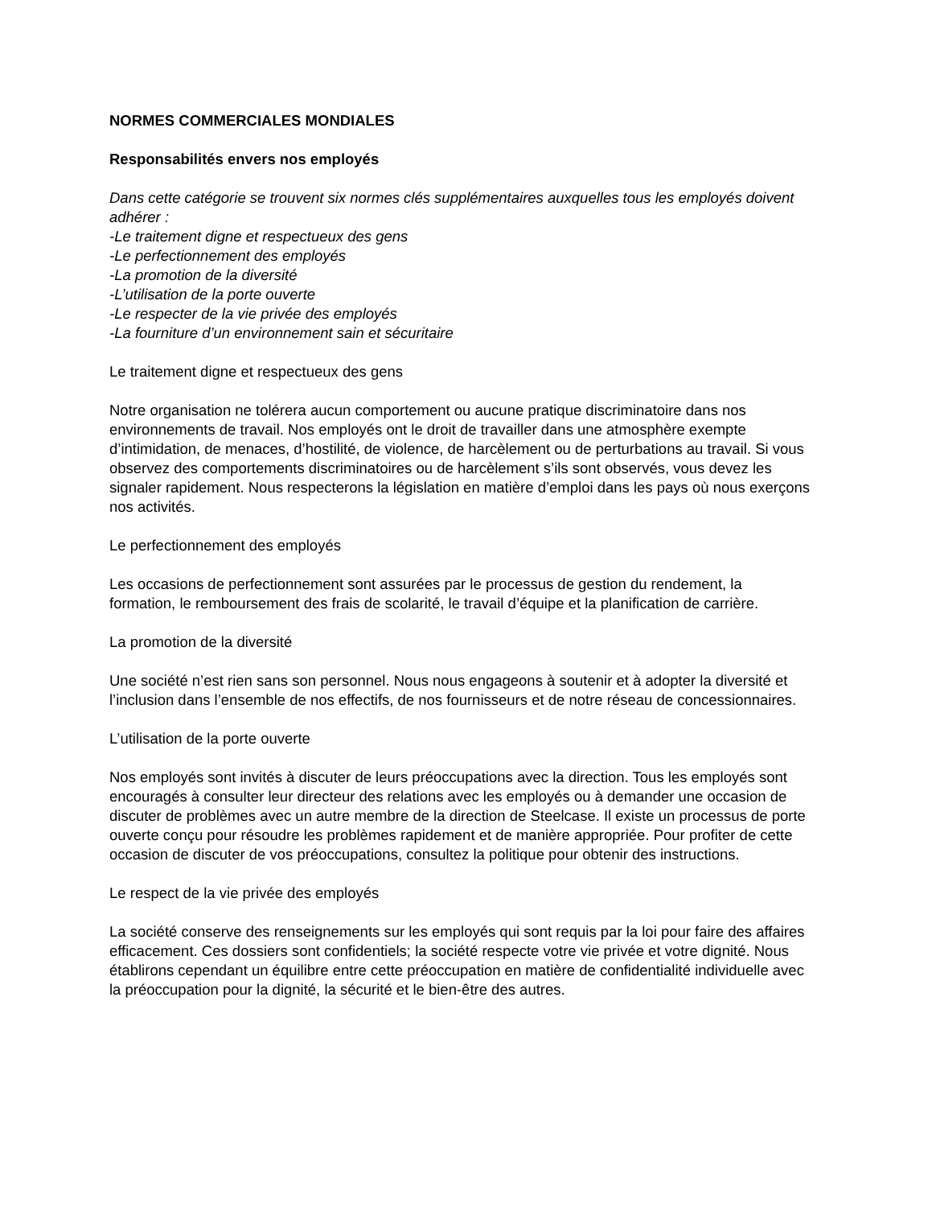NORMES COMMERCIALES MONDIALES
Responsabilités envers nos employés
Dans cette catégorie se trouvent six normes clés supplémentaires auxquelles tous les employés doivent adhérer :
-Le traitement digne et respectueux des gens
-Le perfectionnement des employés
-La promotion de la diversité
-L’utilisation de la porte ouverte
-Le respecter de la vie privée des employés
-La fourniture d’un environnement sain et sécuritaire
Le traitement digne et respectueux des gens
Notre organisation ne tolérera aucun comportement ou aucune pratique discriminatoire dans nos environnements de travail. Nos employés ont le droit de travailler dans une atmosphère exempte d’intimidation, de menaces, d’hostilité, de violence, de harcèlement ou de perturbations au travail. Si vous observez des comportements discriminatoires ou de harcèlement s’ils sont observés, vous devez les signaler rapidement. Nous respecterons la législation en matière d’emploi dans les pays où nous exerçons nos activités.
Le perfectionnement des employés
Les occasions de perfectionnement sont assurées par le processus de gestion du rendement, la formation, le remboursement des frais de scolarité, le travail d’équipe et la planification de carrière.
La promotion de la diversité
Une société n’est rien sans son personnel. Nous nous engageons à soutenir et à adopter la diversité et l’inclusion dans l’ensemble de nos effectifs, de nos fournisseurs et de notre réseau de concessionnaires.
L’utilisation de la porte ouverte
Nos employés sont invités à discuter de leurs préoccupations avec la direction. Tous les employés sont encouragés à consulter leur directeur des relations avec les employés ou à demander une occasion de discuter de problèmes avec un autre membre de la direction de Steelcase. Il existe un processus de porte ouverte conçu pour résoudre les problèmes rapidement et de manière appropriée. Pour profiter de cette occasion de discuter de vos préoccupations, consultez la politique pour obtenir des instructions.
Le respect de la vie privée des employés
La société conserve des renseignements sur les employés qui sont requis par la loi pour faire des affaires efficacement. Ces dossiers sont confidentiels; la société respecte votre vie privée et votre dignité. Nous établirons cependant un équilibre entre cette préoccupation en matière de confidentialité individuelle avec la préoccupation pour la dignité, la sécurité et le bien-être des autres.